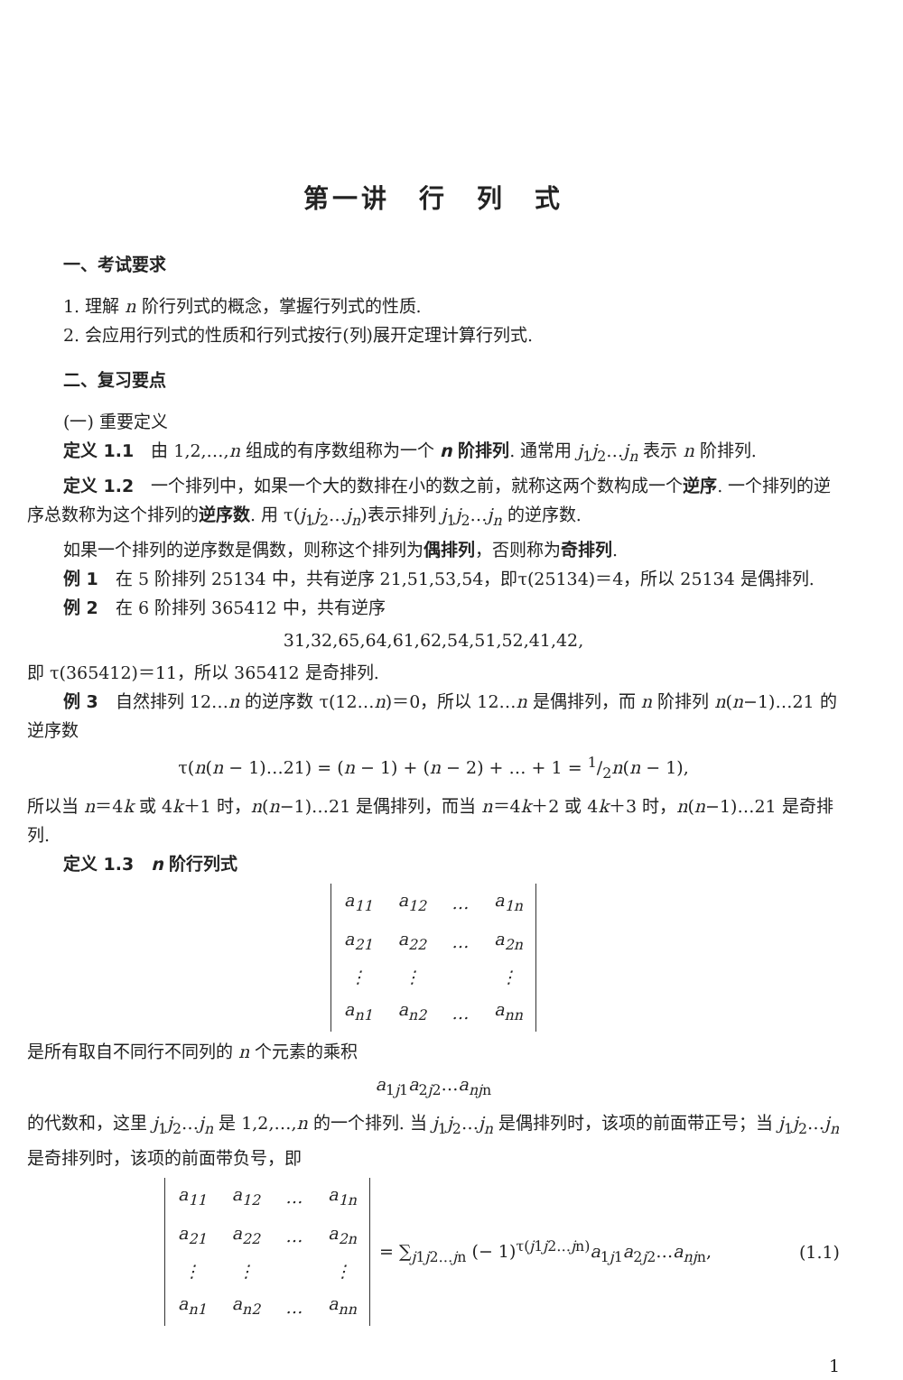第一讲　行　列　式
一、考试要求
1. 理解 n 阶行列式的概念，掌握行列式的性质.
2. 会应用行列式的性质和行列式按行(列)展开定理计算行列式.
二、复习要点
(一) 重要定义
定义 1.1　由 1,2,…,n 组成的有序数组称为一个 n 阶排列. 通常用 j<sub>1</sub>j<sub>2</sub>…j<sub>n</sub> 表示 n 阶排列.
定义 1.2　一个排列中，如果一个大的数排在小的数之前，就称这两个数构成一个逆序. 一个排列的逆序总数称为这个排列的逆序数. 用 τ(j<sub>1</sub>j<sub>2</sub>…j<sub>n</sub>)表示排列 j<sub>1</sub>j<sub>2</sub>…j<sub>n</sub> 的逆序数.
如果一个排列的逆序数是偶数，则称这个排列为偶排列，否则称为奇排列.
例 1　在 5 阶排列 25134 中，共有逆序 21,51,53,54，即τ(25134)＝4，所以 25134 是偶排列.
例 2　在 6 阶排列 365412 中，共有逆序
31,32,65,64,61,62,54,51,52,41,42,
即 τ(365412)＝11，所以 365412 是奇排列.
例 3　自然排列 12…n 的逆序数 τ(12…n)＝0，所以 12…n 是偶排列，而 n 阶排列 n(n−1)…21 的逆序数
τ(n(n − 1)…21) = (n − 1) + (n − 2) + … + 1 = 1/2n(n − 1),
所以当 n＝4k 或 4k＋1 时，n(n−1)…21 是偶排列，而当 n＝4k＋2 或 4k＋3 时，n(n−1)…21 是奇排列.
定义 1.3　n 阶行列式
| a<sub>11</sub> | a<sub>12</sub> | … | a<sub>1n</sub> |
| a<sub>21</sub> | a<sub>22</sub> | … | a<sub>2n</sub> |
| ⋮ | ⋮ | | ⋮ |
| a<sub>n1</sub> | a<sub>n2</sub> | … | a<sub>nn</sub> |
是所有取自不同行不同列的 n 个元素的乘积
a<sub>1j1</sub>a<sub>2j2</sub>…a<sub>njn</sub>
的代数和，这里 j<sub>1</sub>j<sub>2</sub>…j<sub>n</sub> 是 1,2,…,n 的一个排列. 当 j<sub>1</sub>j<sub>2</sub>…j<sub>n</sub> 是偶排列时，该项的前面带正号；当 j<sub>1</sub>j<sub>2</sub>…j<sub>n</sub> 是奇排列时，该项的前面带负号，即
| a<sub>11</sub> | a<sub>12</sub> | … | a<sub>1n</sub> |
| a<sub>21</sub> | a<sub>22</sub> | … | a<sub>2n</sub> |
| ⋮ | ⋮ | | ⋮ |
| a<sub>n1</sub> | a<sub>n2</sub> | … | a<sub>nn</sub> |
= ∑<sub>j1j2…jn</sub> (− 1)<sup>τ(j1j2…jn)</sup>a<sub>1j1</sub>a<sub>2j2</sub>…a<sub>njn</sub>, (1.1)
1